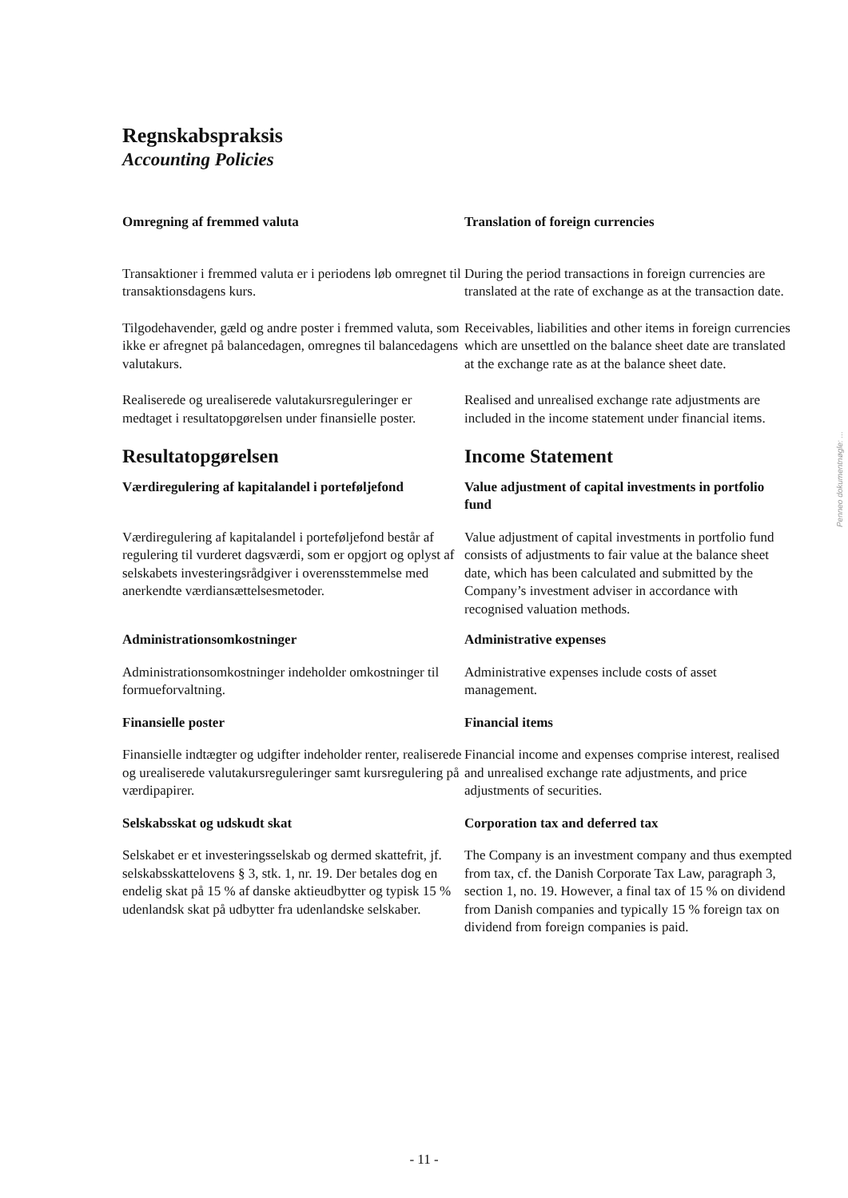Regnskabspraksis
Accounting Policies
Omregning af fremmed valuta Translation of foreign currencies
Transaktioner i fremmed valuta er i periodens løb omregnet til transaktionsdagens kurs.
During the period transactions in foreign currencies are translated at the rate of exchange as at the transaction date.
Tilgodehavender, gæld og andre poster i fremmed valuta, som ikke er afregnet på balancedagen, omregnes til balancedagens valutakurs.
Receivables, liabilities and other items in foreign currencies which are unsettled on the balance sheet date are translated at the exchange rate as at the balance sheet date.
Realiserede og urealiserede valutakursreguleringer er medtaget i resultatopgørelsen under finansielle poster.
Realised and unrealised exchange rate adjustments are included in the income statement under financial items.
Resultatopgørelsen Income Statement
Værdiregulering af kapitalandel i porteføljefond
Value adjustment of capital investments in portfolio fund
Værdiregulering af kapitalandel i porteføljefond består af regulering til vurderet dagsværdi, som er opgjort og oplyst af selskabets investeringsrådgiver i overensstemmelse med anerkendte værdiansættelsesmetoder.
Value adjustment of capital investments in portfolio fund consists of adjustments to fair value at the balance sheet date, which has been calculated and submitted by the Company’s investment adviser in accordance with recognised valuation methods.
Administrationsomkostninger Administrative expenses
Administrationsomkostninger indeholder omkostninger til formueforvaltning.
Administrative expenses include costs of asset management.
Finansielle poster Financial items
Finansielle indtægter og udgifter indeholder renter, realiserede og urealiserede valutakursreguleringer samt kursregulering på værdipapirer.
Financial income and expenses comprise interest, realised and unrealised exchange rate adjustments, and price adjustments of securities.
Selskabsskat og udskudt skat Corporation tax and deferred tax
Selskabet er et investeringsselskab og dermed skattefrit, jf. selskabsskattelovens § 3, stk. 1, nr. 19. Der betales dog en endelig skat på 15 % af danske aktieudbytter og typisk 15 % udenlandsk skat på udbytter fra udenlandske selskaber.
The Company is an investment company and thus exempted from tax, cf. the Danish Corporate Tax Law, paragraph 3, section 1, no. 19. However, a final tax of 15 % on dividend from Danish companies and typically 15 % foreign tax on dividend from foreign companies is paid.
Penneo dokumentnøgle: ...
- 11 -